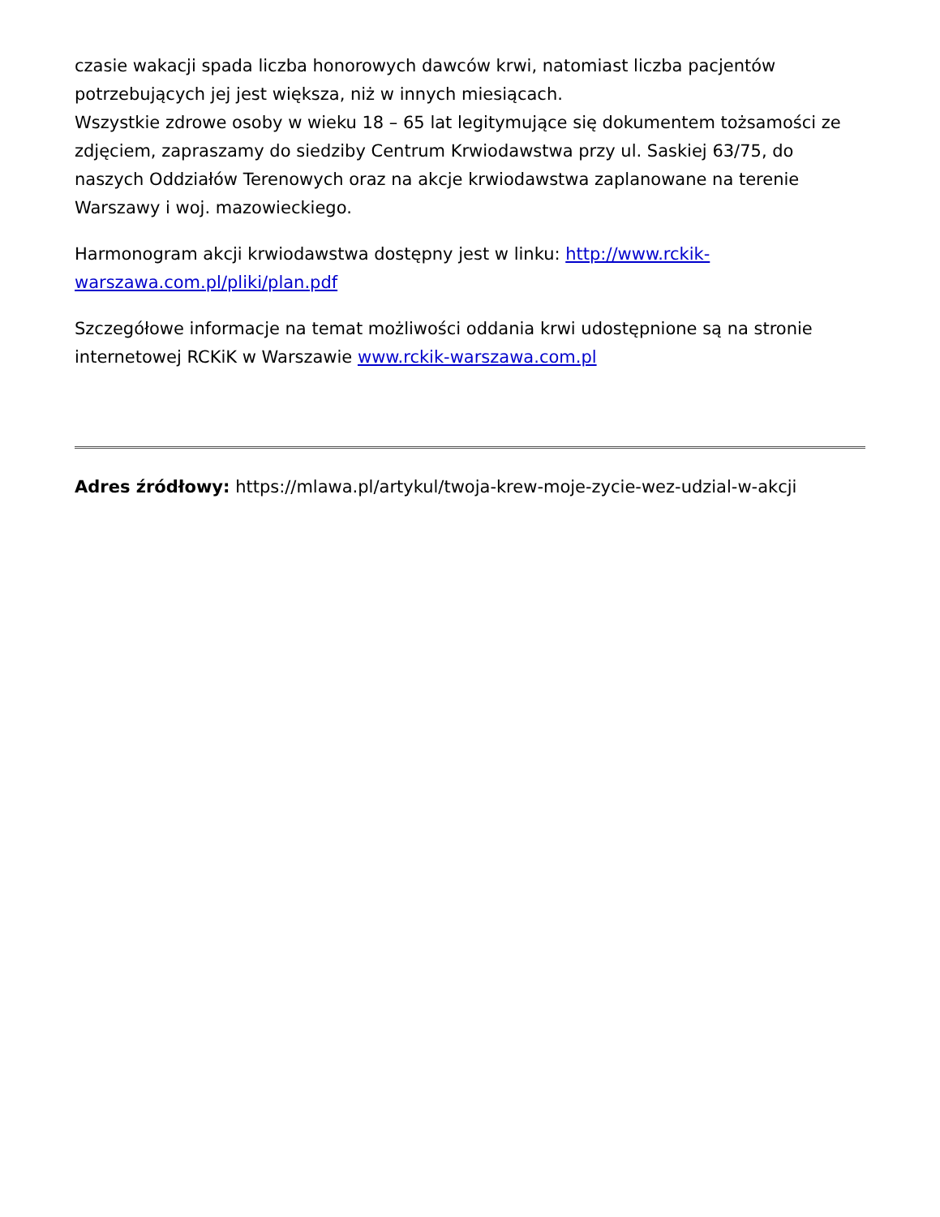czasie wakacji spada liczba honorowych dawców krwi, natomiast liczba pacjentów potrzebujących jej jest większa, niż w innych miesiącach.
Wszystkie zdrowe osoby w wieku 18 – 65 lat legitymujące się dokumentem tożsamości ze zdjęciem, zapraszamy do siedziby Centrum Krwiodawstwa przy ul. Saskiej 63/75, do naszych Oddziałów Terenowych oraz na akcje krwiodawstwa zaplanowane na terenie Warszawy i woj. mazowieckiego.
Harmonogram akcji krwiodawstwa dostępny jest w linku: http://www.rckik-warszawa.com.pl/pliki/plan.pdf
Szczegółowe informacje na temat możliwości oddania krwi udostępnione są na stronie internetowej RCKiK w Warszawie www.rckik-warszawa.com.pl
Adres źródłowy: https://mlawa.pl/artykul/twoja-krew-moje-zycie-wez-udzial-w-akcji